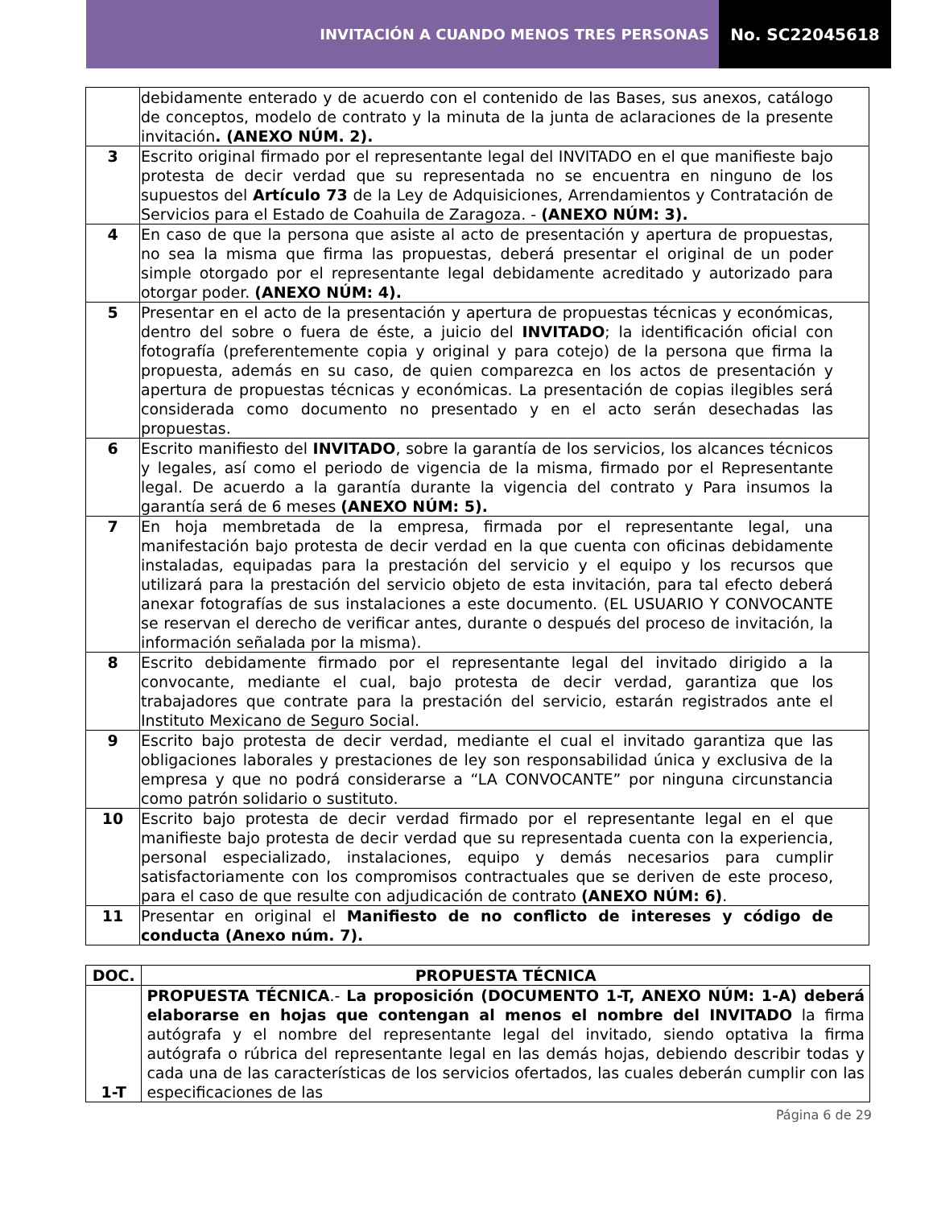INVITACIÓN A CUANDO MENOS TRES PERSONAS
No. SC22045618
| | debidamente enterado y de acuerdo con el contenido de las Bases, sus anexos, catálogo de conceptos, modelo de contrato y la minuta de la junta de aclaraciones de la presente invitación . (ANEXO NÚM. 2). |
| 3 | Escrito original firmado por el representante legal del INVITADO en el que manifieste bajo protesta de decir verdad que su representada no se encuentra en ninguno de los supuestos del Artículo 73 de la Ley de Adquisiciones, Arrendamientos y Contratación de Servicios para el Estado de Coahuila de Zaragoza. - (ANEXO NÚM: 3). |
| 4 | En caso de que la persona que asiste al acto de presentación y apertura de propuestas, no sea la misma que firma las propuestas, deberá presentar el original de un poder simple otorgado por el representante legal debidamente acreditado y autorizado para otorgar poder. (ANEXO NÚM: 4). |
| 5 | Presentar en el acto de la presentación y apertura de propuestas técnicas y económicas, dentro del sobre o fuera de éste, a juicio del INVITADO ; la identificación oficial con fotografía (preferentemente copia y original y para cotejo) de la persona que firma la propuesta, además en su caso, de quien comparezca en los actos de presentación y apertura de propuestas técnicas y económicas. La presentación de copias ilegibles será considerada como documento no presentado y en el acto serán desechadas las propuestas. |
| 6 | Escrito manifiesto del INVITADO , sobre la garantía de los servicios, los alcances técnicos y legales, así como el periodo de vigencia de la misma, firmado por el Representante legal. De acuerdo a la garantía durante la vigencia del contrato y Para insumos la garantía será de 6 meses (ANEXO NÚM: 5). |
| 7 | En hoja membretada de la empresa, firmada por el representante legal, una manifestación bajo protesta de decir verdad en la que cuenta con oficinas debidamente instaladas, equipadas para la prestación del servicio y el equipo y los recursos que utilizará para la prestación del servicio objeto de esta invitación, para tal efecto deberá anexar fotografías de sus instalaciones a este documento. (EL USUARIO Y CONVOCANTE se reservan el derecho de verificar antes, durante o después del proceso de invitación, la información señalada por la misma). |
| 8 | Escrito debidamente firmado por el representante legal del invitado dirigido a la convocante, mediante el cual, bajo protesta de decir verdad, garantiza que los trabajadores que contrate para la prestación del servicio, estarán registrados ante el Instituto Mexicano de Seguro Social. |
| 9 | Escrito bajo protesta de decir verdad, mediante el cual el invitado garantiza que las obligaciones laborales y prestaciones de ley son responsabilidad única y exclusiva de la empresa y que no podrá considerarse a “LA CONVOCANTE” por ninguna circunstancia como patrón solidario o sustituto. |
| 10 | Escrito bajo protesta de decir verdad firmado por el representante legal en el que manifieste bajo protesta de decir verdad que su representada cuenta con la experiencia, personal especializado, instalaciones, equipo y demás necesarios para cumplir satisfactoriamente con los compromisos contractuales que se deriven de este proceso, para el caso de que resulte con adjudicación de contrato (ANEXO NÚM: 6) . |
| 11 | Presentar en original el Manifiesto de no conflicto de intereses y código de conducta (Anexo núm. 7). |
| DOC. | PROPUESTA TÉCNICA |
| --- | --- |
| 1-T | PROPUESTA TÉCNICA .- La proposición (DOCUMENTO 1-T, ANEXO NÚM: 1-A) deberá elaborarse en hojas que contengan al menos el nombre del INVITADO la firma autógrafa y el nombre del representante legal del invitado, siendo optativa la firma autógrafa o rúbrica del representante legal en las demás hojas, debiendo describir todas y cada una de las características de los servicios ofertados, las cuales deberán cumplir con las especificaciones de las |
Página 6 de 29